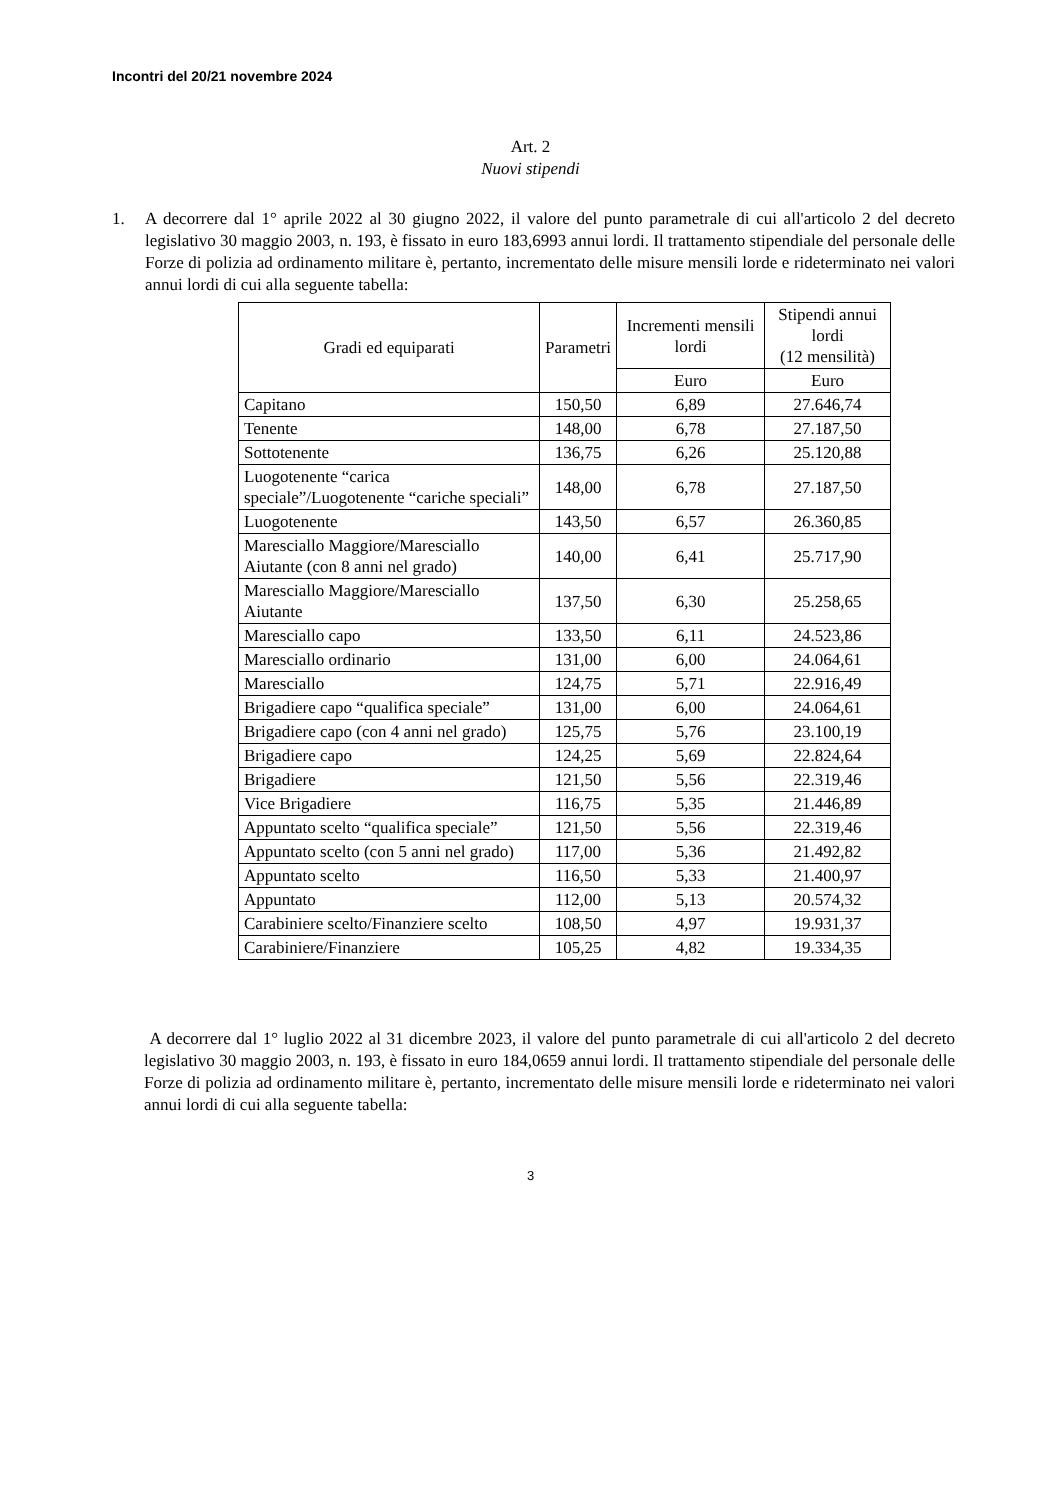Incontri del 20/21 novembre 2024
Art. 2
Nuovi stipendi
1. A decorrere dal 1° aprile 2022 al 30 giugno 2022, il valore del punto parametrale di cui all'articolo 2 del decreto legislativo 30 maggio 2003, n. 193, è fissato in euro 183,6993 annui lordi. Il trattamento stipendiale del personale delle Forze di polizia ad ordinamento militare è, pertanto, incrementato delle misure mensili lorde e rideterminato nei valori annui lordi di cui alla seguente tabella:
| Gradi ed equiparati | Parametri | Incrementi mensili lordi | Stipendi annui lordi (12 mensilità) |
| --- | --- | --- | --- |
| | | Euro | Euro |
| Capitano | 150,50 | 6,89 | 27.646,74 |
| Tenente | 148,00 | 6,78 | 27.187,50 |
| Sottotenente | 136,75 | 6,26 | 25.120,88 |
| Luogotenente “carica speciale”/Luogotenente “cariche speciali” | 148,00 | 6,78 | 27.187,50 |
| Luogotenente | 143,50 | 6,57 | 26.360,85 |
| Maresciallo Maggiore/Maresciallo Aiutante (con 8 anni nel grado) | 140,00 | 6,41 | 25.717,90 |
| Maresciallo Maggiore/Maresciallo Aiutante | 137,50 | 6,30 | 25.258,65 |
| Maresciallo capo | 133,50 | 6,11 | 24.523,86 |
| Maresciallo ordinario | 131,00 | 6,00 | 24.064,61 |
| Maresciallo | 124,75 | 5,71 | 22.916,49 |
| Brigadiere capo “qualifica speciale” | 131,00 | 6,00 | 24.064,61 |
| Brigadiere capo (con 4 anni nel grado) | 125,75 | 5,76 | 23.100,19 |
| Brigadiere capo | 124,25 | 5,69 | 22.824,64 |
| Brigadiere | 121,50 | 5,56 | 22.319,46 |
| Vice Brigadiere | 116,75 | 5,35 | 21.446,89 |
| Appuntato scelto “qualifica speciale” | 121,50 | 5,56 | 22.319,46 |
| Appuntato scelto (con 5 anni nel grado) | 117,00 | 5,36 | 21.492,82 |
| Appuntato scelto | 116,50 | 5,33 | 21.400,97 |
| Appuntato | 112,00 | 5,13 | 20.574,32 |
| Carabiniere scelto/Finanziere scelto | 108,50 | 4,97 | 19.931,37 |
| Carabiniere/Finanziere | 105,25 | 4,82 | 19.334,35 |
A decorrere dal 1° luglio 2022 al 31 dicembre 2023, il valore del punto parametrale di cui all'articolo 2 del decreto legislativo 30 maggio 2003, n. 193, è fissato in euro 184,0659 annui lordi. Il trattamento stipendiale del personale delle Forze di polizia ad ordinamento militare è, pertanto, incrementato delle misure mensili lorde e rideterminato nei valori annui lordi di cui alla seguente tabella:
3